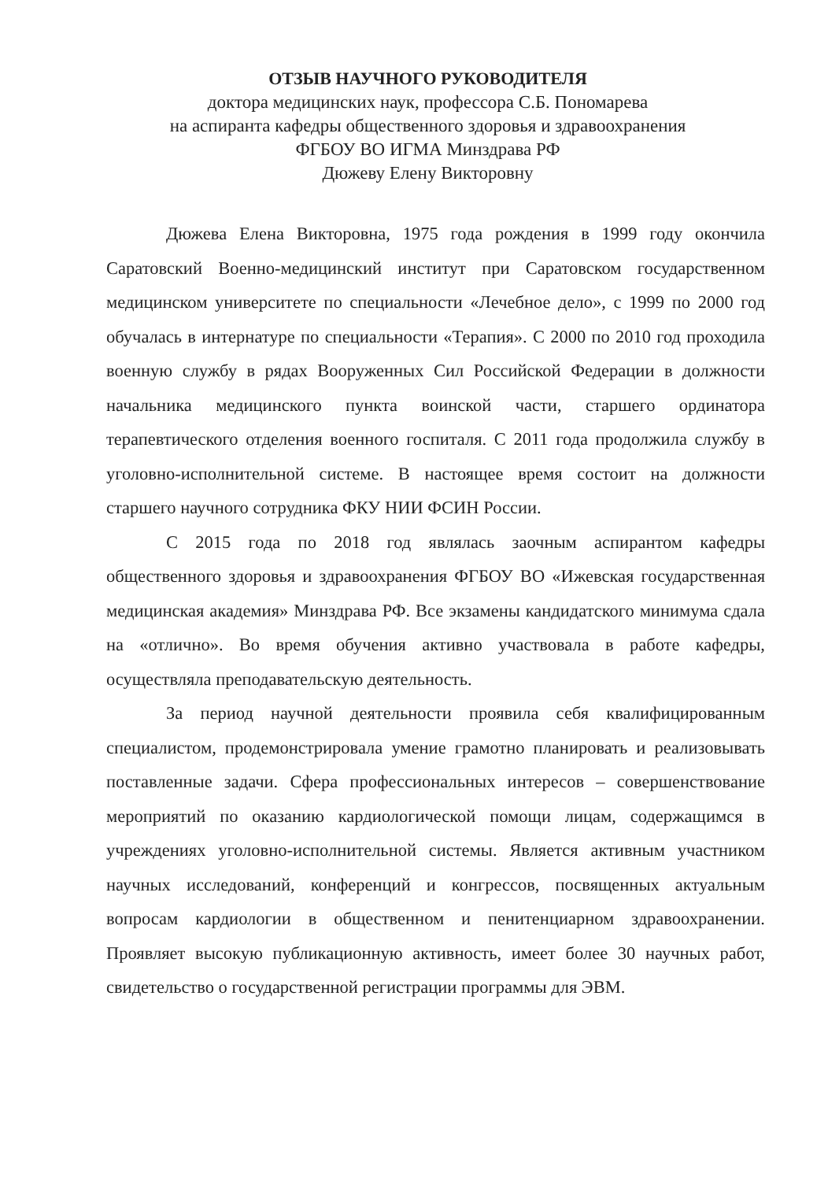ОТЗЫВ НАУЧНОГО РУКОВОДИТЕЛЯ
доктора медицинских наук, профессора С.Б. Пономарева
на аспиранта кафедры общественного здоровья и здравоохранения
ФГБОУ ВО ИГМА Минздрава РФ
Дюжеву Елену Викторовну
Дюжева Елена Викторовна, 1975 года рождения в 1999 году окончила Саратовский Военно-медицинский институт при Саратовском государственном медицинском университете по специальности «Лечебное дело», с 1999 по 2000 год обучалась в интернатуре по специальности «Терапия». С 2000 по 2010 год проходила военную службу в рядах Вооруженных Сил Российской Федерации в должности начальника медицинского пункта воинской части, старшего ординатора терапевтического отделения военного госпиталя. С 2011 года продолжила службу в уголовно-исполнительной системе. В настоящее время состоит на должности старшего научного сотрудника ФКУ НИИ ФСИН России.
С 2015 года по 2018 год являлась заочным аспирантом кафедры общественного здоровья и здравоохранения ФГБОУ ВО «Ижевская государственная медицинская академия» Минздрава РФ. Все экзамены кандидатского минимума сдала на «отлично». Во время обучения активно участвовала в работе кафедры, осуществляла преподавательскую деятельность.
За период научной деятельности проявила себя квалифицированным специалистом, продемонстрировала умение грамотно планировать и реализовывать поставленные задачи. Сфера профессиональных интересов – совершенствование мероприятий по оказанию кардиологической помощи лицам, содержащимся в учреждениях уголовно-исполнительной системы. Является активным участником научных исследований, конференций и конгрессов, посвященных актуальным вопросам кардиологии в общественном и пенитенциарном здравоохранении. Проявляет высокую публикационную активность, имеет более 30 научных работ, свидетельство о государственной регистрации программы для ЭВМ.